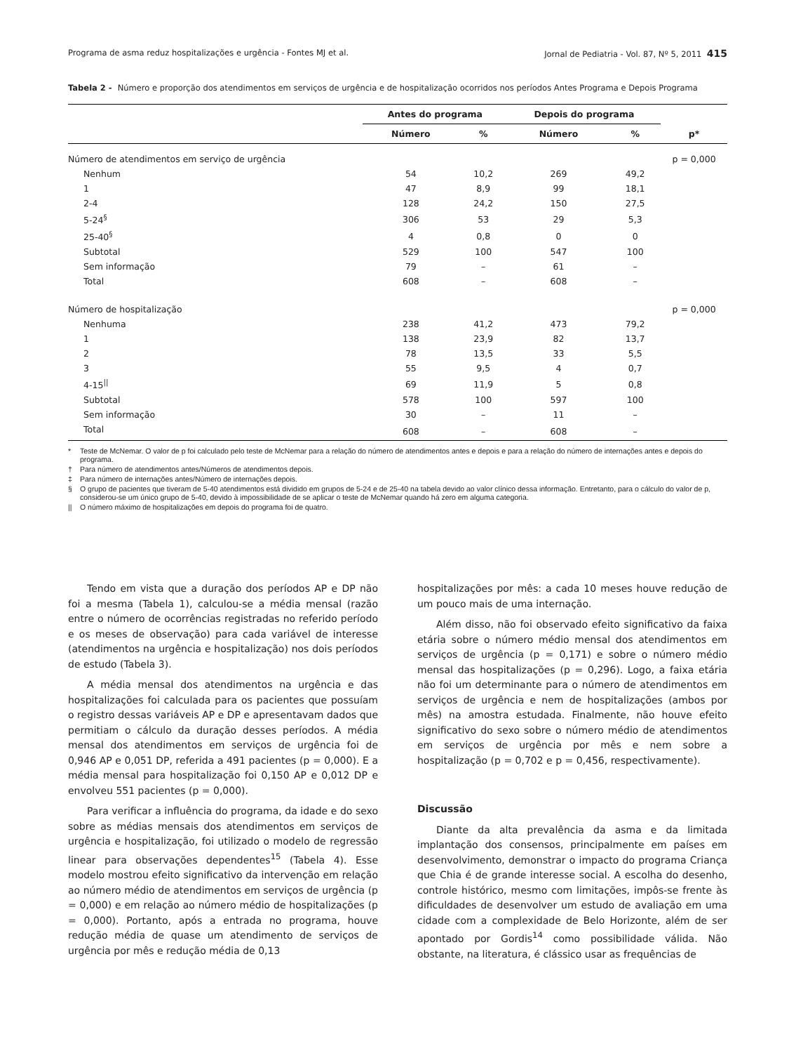Programa de asma reduz hospitalizações e urgência - Fontes MJ et al. Jornal de Pediatria - Vol. 87, Nº 5, 2011 415
Tabela 2 - Número e proporção dos atendimentos em serviços de urgência e de hospitalização ocorridos nos períodos Antes Programa e Depois Programa
| | Antes do programa | | Depois do programa | | |
| --- | --- | --- | --- | --- | --- |
| | Número | % | Número | % | p* |
| Número de atendimentos em serviço de urgência | | | | | p = 0,000 |
| Nenhum | 54 | 10,2 | 269 | 49,2 | |
| 1 | 47 | 8,9 | 99 | 18,1 | |
| 2-4 | 128 | 24,2 | 150 | 27,5 | |
| 5-24<sup>§</sup> | 306 | 53 | 29 | 5,3 | |
| 25-40<sup>§</sup> | 4 | 0,8 | 0 | 0 | |
| Subtotal | 529 | 100 | 547 | 100 | |
| Sem informação | 79 | – | 61 | – | |
| Total | 608 | – | 608 | – | |
| Número de hospitalização | | | | | p = 0,000 |
| Nenhuma | 238 | 41,2 | 473 | 79,2 | |
| 1 | 138 | 23,9 | 82 | 13,7 | |
| 2 | 78 | 13,5 | 33 | 5,5 | |
| 3 | 55 | 9,5 | 4 | 0,7 | |
| 4-15<sup>//</sup> | 69 | 11,9 | 5 | 0,8 | |
| Subtotal | 578 | 100 | 597 | 100 | |
| Sem informação | 30 | – | 11 | – | |
| Total | 608 | – | 608 | – | |
* Teste de McNemar. O valor de p foi calculado pelo teste de McNemar para a relação do número de atendimentos antes e depois e para a relação do número de internações antes e depois do programa.
† Para número de atendimentos antes/Números de atendimentos depois.
‡ Para número de internações antes/Número de internações depois.
§ O grupo de pacientes que tiveram de 5-40 atendimentos está dividido em grupos de 5-24 e de 25-40 na tabela devido ao valor clínico dessa informação. Entretanto, para o cálculo do valor de p, considerou-se um único grupo de 5-40, devido à impossibilidade de se aplicar o teste de McNemar quando há zero em alguma categoria.
|| O número máximo de hospitalizações em depois do programa foi de quatro.
Tendo em vista que a duração dos períodos AP e DP não foi a mesma (Tabela 1), calculou-se a média mensal (razão entre o número de ocorrências registradas no referido período e os meses de observação) para cada variável de interesse (atendimentos na urgência e hospitalização) nos dois períodos de estudo (Tabela 3).
A média mensal dos atendimentos na urgência e das hospitalizações foi calculada para os pacientes que possuíam o registro dessas variáveis AP e DP e apresentavam dados que permitiam o cálculo da duração desses períodos. A média mensal dos atendimentos em serviços de urgência foi de 0,946 AP e 0,051 DP, referida a 491 pacientes (p = 0,000). E a média mensal para hospitalização foi 0,150 AP e 0,012 DP e envolveu 551 pacientes (p = 0,000).
Para verificar a influência do programa, da idade e do sexo sobre as médias mensais dos atendimentos em serviços de urgência e hospitalização, foi utilizado o modelo de regressão linear para observações dependentes<sup>15</sup> (Tabela 4). Esse modelo mostrou efeito significativo da intervenção em relação ao número médio de atendimentos em serviços de urgência (p = 0,000) e em relação ao número médio de hospitalizações (p = 0,000). Portanto, após a entrada no programa, houve redução média de quase um atendimento de serviços de urgência por mês e redução média de 0,13
hospitalizações por mês: a cada 10 meses houve redução de um pouco mais de uma internação.
Além disso, não foi observado efeito significativo da faixa etária sobre o número médio mensal dos atendimentos em serviços de urgência (p = 0,171) e sobre o número médio mensal das hospitalizações (p = 0,296). Logo, a faixa etária não foi um determinante para o número de atendimentos em serviços de urgência e nem de hospitalizações (ambos por mês) na amostra estudada. Finalmente, não houve efeito significativo do sexo sobre o número médio de atendimentos em serviços de urgência por mês e nem sobre a hospitalização (p = 0,702 e p = 0,456, respectivamente).
Discussão
Diante da alta prevalência da asma e da limitada implantação dos consensos, principalmente em países em desenvolvimento, demonstrar o impacto do programa Criança que Chia é de grande interesse social. A escolha do desenho, controle histórico, mesmo com limitações, impôs-se frente às dificuldades de desenvolver um estudo de avaliação em uma cidade com a complexidade de Belo Horizonte, além de ser apontado por Gordis<sup>14</sup> como possibilidade válida. Não obstante, na literatura, é clássico usar as frequências de